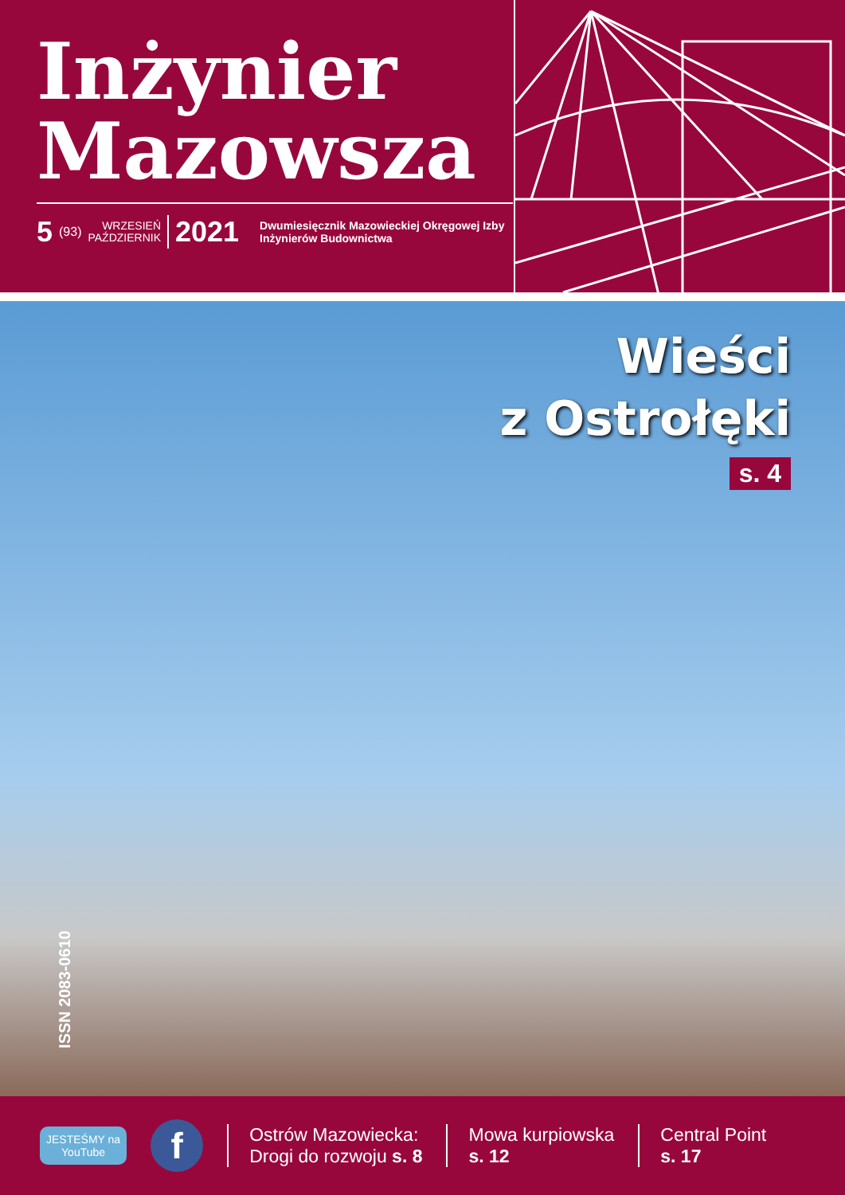Inżynier
Mazowsza
5 (93) WRZESIEŃ
PAŹDZIERNIK 2021 Dwumiesięcznik Mazowieckiej Okręgowej Izby
Inżynierów Budownictwa
Wieści
z Ostrołęki
s. 4
ISSN 2083-0610
JESTEŚMY na
YouTube f
Ostrów Mazowiecka:
Drogi do rozwoju s. 8
Mowa kurpiowska
s. 12
Central Point
s. 17